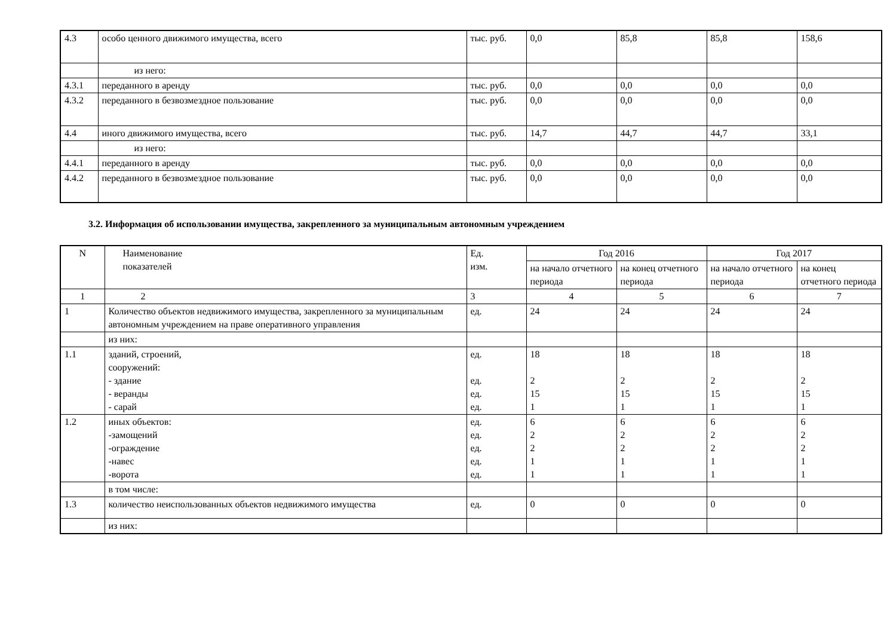| 4.3 | особо ценного движимого имущества, всего | тыс. руб. | 0,0 | 85,8 | 85,8 | 158,6 |
| | из него: | | | | | |
| 4.3.1 | переданного в аренду | тыс. руб. | 0,0 | 0,0 | 0,0 | 0,0 |
| 4.3.2 | переданного в безвозмездное пользование | тыс. руб. | 0,0 | 0,0 | 0,0 | 0,0 |
| 4.4 | иного движимого имущества, всего | тыс. руб. | 14,7 | 44,7 | 44,7 | 33,1 |
| | из него: | | | | | |
| 4.4.1 | переданного в аренду | тыс. руб. | 0,0 | 0,0 | 0,0 | 0,0 |
| 4.4.2 | переданного в безвозмездное пользование | тыс. руб. | 0,0 | 0,0 | 0,0 | 0,0 |
3.2. Информация об использовании имущества, закрепленного за муниципальным автономным учреждением
| N | Наименование показателей | Ед. изм. | Год 2016 | | Год 2017 | |
| --- | --- | --- | --- | --- | --- | --- |
| | | | на начало отчетного периода | на конец отчетного периода | на начало отчетного периода | на конец отчетного периода |
| 1 | 2 | 3 | 4 | 5 | 6 | 7 |
| 1 | Количество объектов недвижимого имущества, закрепленного за муниципальным автономным учреждением на праве оперативного управления | ед. | 24 | 24 | 24 | 24 |
| | из них: | | | | | |
| 1.1 | зданий, строений, сооружений: - здание - веранды - сарай | ед. ед. ед. ед. | 18 2 15 1 | 18 2 15 1 | 18 2 15 1 | 18 2 15 1 |
| 1.2 | иных объектов: -замощений -ограждение -навес -ворота | ед. ед. ед. ед. ед. | 6 2 2 1 1 | 6 2 2 1 1 | 6 2 2 1 1 | 6 2 2 1 1 |
| | в том числе: | | | | | |
| 1.3 | количество неиспользованных объектов недвижимого имущества | ед. | 0 | 0 | 0 | 0 |
| | из них: | | | | | |